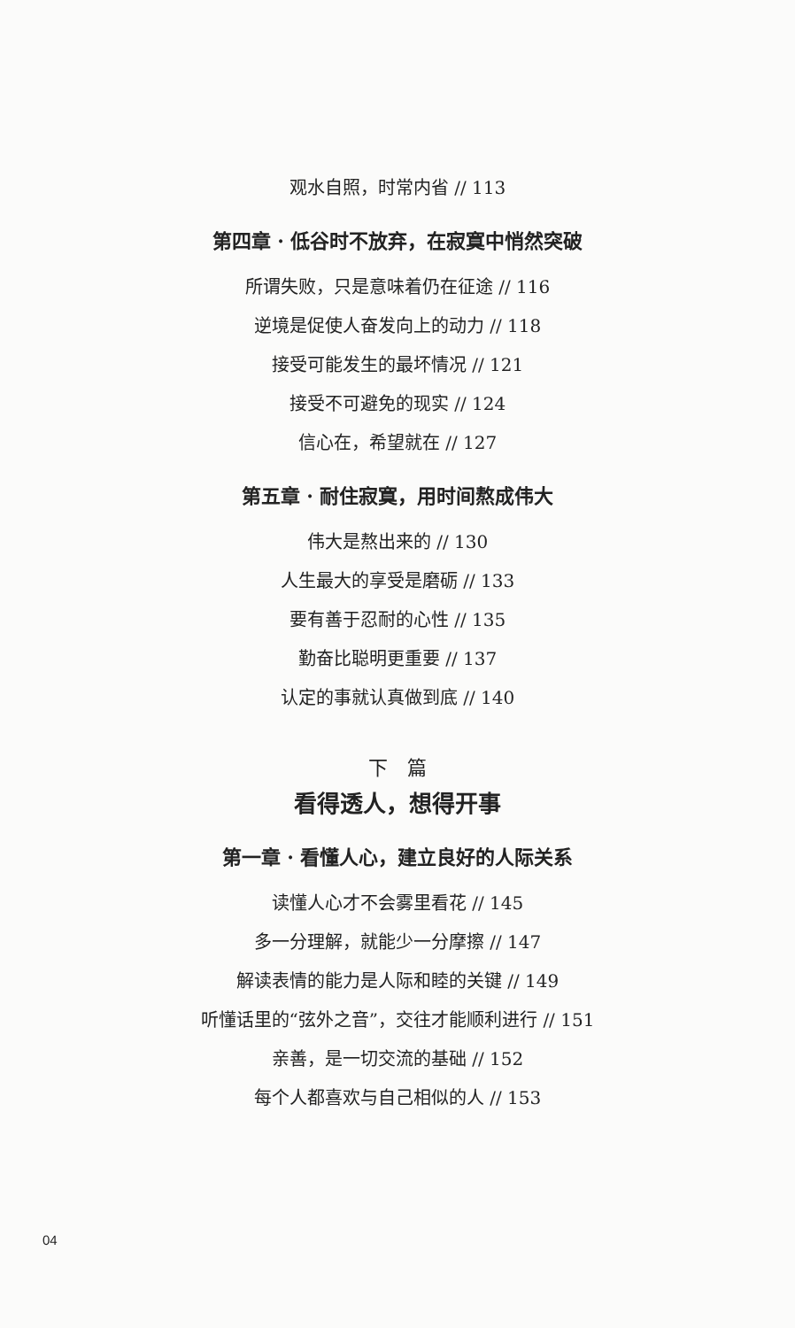观水自照，时常内省 // 113
第四章 · 低谷时不放弃，在寂寞中悄然突破
所谓失败，只是意味着仍在征途 // 116
逆境是促使人奋发向上的动力 // 118
接受可能发生的最坏情况 // 121
接受不可避免的现实 // 124
信心在，希望就在 // 127
第五章 · 耐住寂寞，用时间熬成伟大
伟大是熬出来的 // 130
人生最大的享受是磨砺 // 133
要有善于忍耐的心性 // 135
勤奋比聪明更重要 // 137
认定的事就认真做到底 // 140
下　篇
看得透人，想得开事
第一章 · 看懂人心，建立良好的人际关系
读懂人心才不会雾里看花 // 145
多一分理解，就能少一分摩擦 // 147
解读表情的能力是人际和睦的关键 // 149
听懂话里的“弦外之音”，交往才能顺利进行 // 151
亲善，是一切交流的基础 // 152
每个人都喜欢与自己相似的人 // 153
04